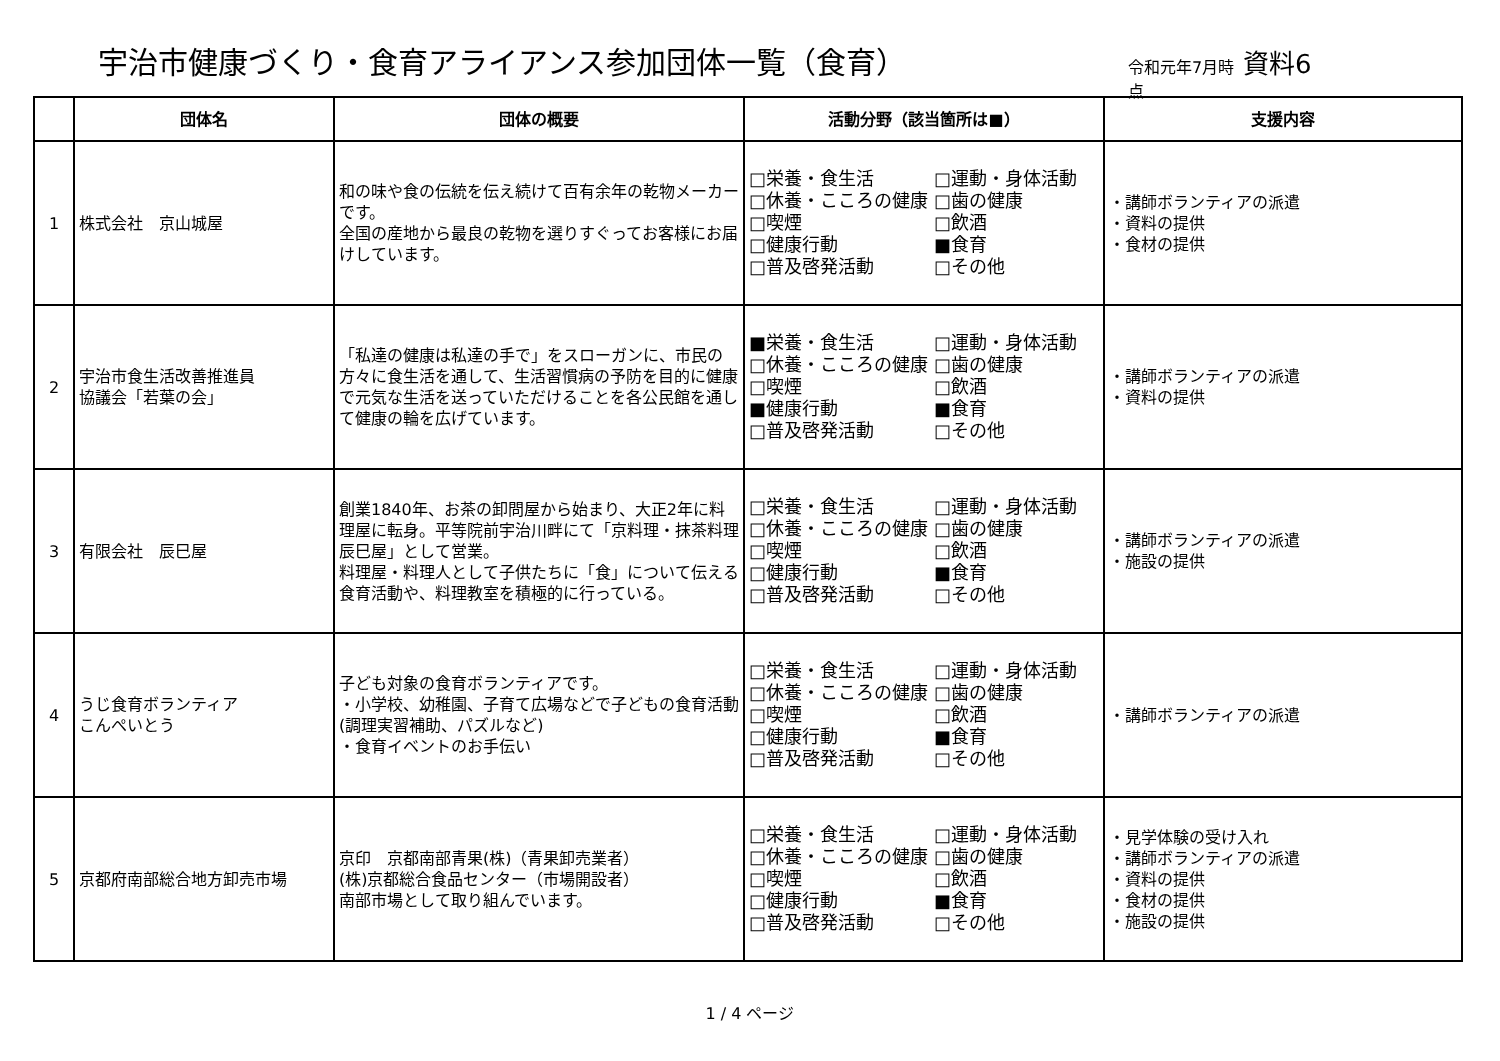宇治市健康づくり・食育アライアンス参加団体一覧（食育）
令和元年7月時点
資料6
| | 団体名 | 団体の概要 | 活動分野（該当箇所は■） | 支援内容 |
| --- | --- | --- | --- | --- |
| 1 | 株式会社 京山城屋 | 和の味や食の伝統を伝え続けて百有余年の乾物メーカーです。 全国の産地から最良の乾物を選りすぐってお客様にお届けしています。 | □栄養・食生活 □運動・身体活動 □休養・こころの健康 □歯の健康 □喫煙 □飲酒 □健康行動 ■食育 □普及啓発活動 □その他 | ・講師ボランティアの派遣 ・資料の提供 ・食材の提供 |
| 2 | 宇治市食生活改善推進員 協議会「若葉の会」 | 「私達の健康は私達の手で」をスローガンに、市民の方々に食生活を通して、生活習慣病の予防を目的に健康で元気な生活を送っていただけることを各公民館を通して健康の輪を広げています。 | ■栄養・食生活 □運動・身体活動 □休養・こころの健康 □歯の健康 □喫煙 □飲酒 ■健康行動 ■食育 □普及啓発活動 □その他 | ・講師ボランティアの派遣 ・資料の提供 |
| 3 | 有限会社 辰巳屋 | 創業1840年、お茶の卸問屋から始まり、大正2年に料理屋に転身。平等院前宇治川畔にて「京料理・抹茶料理 辰巳屋」として営業。 料理屋・料理人として子供たちに「食」について伝える食育活動や、料理教室を積極的に行っている。 | □栄養・食生活 □運動・身体活動 □休養・こころの健康 □歯の健康 □喫煙 □飲酒 □健康行動 ■食育 □普及啓発活動 □その他 | ・講師ボランティアの派遣 ・施設の提供 |
| 4 | うじ食育ボランティア こんぺいとう | 子ども対象の食育ボランティアです。 ・小学校、幼稚園、子育て広場などで子どもの食育活動(調理実習補助、パズルなど) ・食育イベントのお手伝い | □栄養・食生活 □運動・身体活動 □休養・こころの健康 □歯の健康 □喫煙 □飲酒 □健康行動 ■食育 □普及啓発活動 □その他 | ・講師ボランティアの派遣 |
| 5 | 京都府南部総合地方卸売市場 | 京印 京都南部青果(株)（青果卸売業者） (株)京都総合食品センター（市場開設者） 南部市場として取り組んでいます。 | □栄養・食生活 □運動・身体活動 □休養・こころの健康 □歯の健康 □喫煙 □飲酒 □健康行動 ■食育 □普及啓発活動 □その他 | ・見学体験の受け入れ ・講師ボランティアの派遣 ・資料の提供 ・食材の提供 ・施設の提供 |
1 / 4 ページ